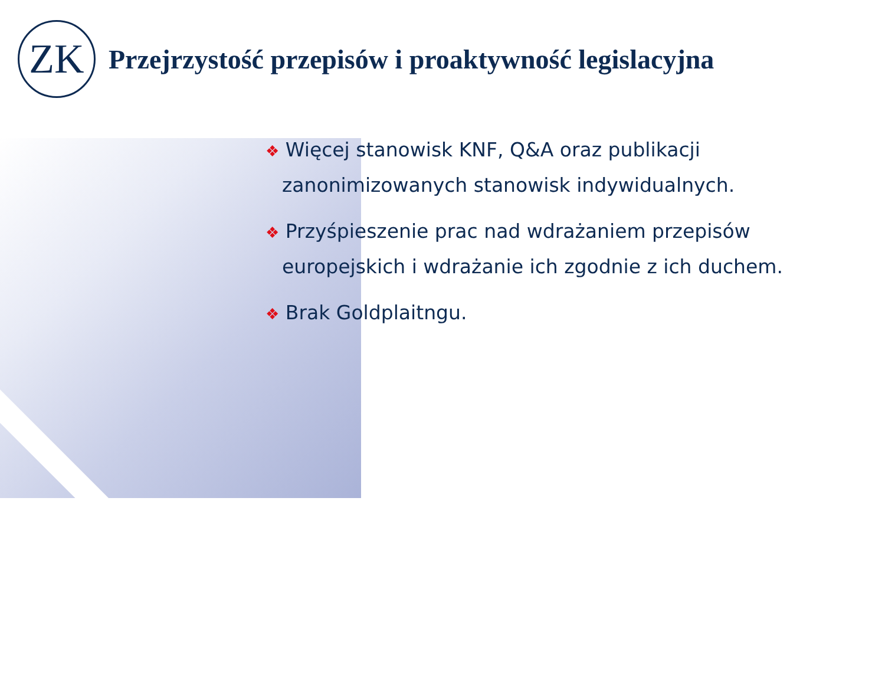ZK
Przejrzystość przepisów i proaktywność legislacyjna
❖ Więcej stanowisk KNF, Q&A oraz publikacji zanonimizowanych stanowisk indywidualnych.
❖ Przyśpieszenie prac nad wdrażaniem przepisów europejskich i wdrażanie ich zgodnie z ich duchem.
❖ Brak Goldplaitngu.